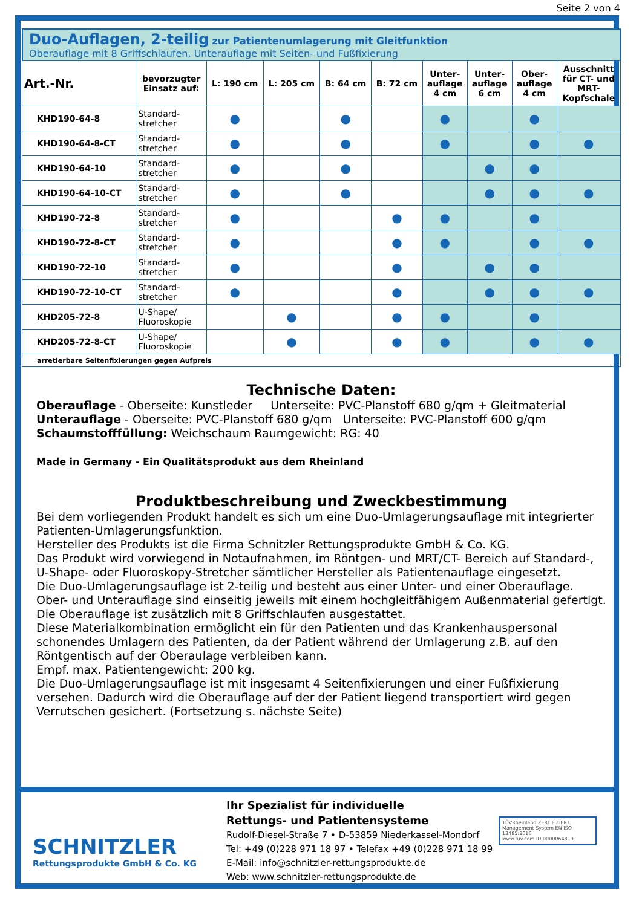Seite 2 von 4
Duo-Auflagen, 2-teilig zur Patientenumlagerung mit Gleitfunktion
Oberauflage mit 8 Griffschlaufen, Unterauflage mit Seiten- und Fußfixierung
| Art.-Nr. | bevorzugter Einsatz auf: | L: 190 cm | L: 205 cm | B: 64 cm | B: 72 cm | Unter- auflage 4 cm | Unter- auflage 6 cm | Ober- auflage 4 cm | Ausschnitt für CT- und MRT- Kopfschale |
| --- | --- | --- | --- | --- | --- | --- | --- | --- | --- |
| KHD190-64-8 | Standard- stretcher | ● | | ● | | ● | | ● | |
| KHD190-64-8-CT | Standard- stretcher | ● | | ● | | ● | | ● | ● |
| KHD190-64-10 | Standard- stretcher | ● | | ● | | | ● | ● | |
| KHD190-64-10-CT | Standard- stretcher | ● | | ● | | | ● | ● | ● |
| KHD190-72-8 | Standard- stretcher | ● | | | ● | ● | | ● | |
| KHD190-72-8-CT | Standard- stretcher | ● | | | ● | ● | | ● | ● |
| KHD190-72-10 | Standard- stretcher | ● | | | ● | | ● | ● | |
| KHD190-72-10-CT | Standard- stretcher | ● | | | ● | | ● | ● | ● |
| KHD205-72-8 | U-Shape/ Fluoroskopie | | ● | | ● | ● | | ● | |
| KHD205-72-8-CT | U-Shape/ Fluoroskopie | | ● | | ● | ● | | ● | ● |
| arretierbare Seitenfixierungen gegen Aufpreis | | | | | | | | | |
Technische Daten:
Oberauflage - Oberseite: Kunstleder Unterseite: PVC-Planstoff 680 g/qm + Gleitmaterial
Unterauflage - Oberseite: PVC-Planstoff 680 g/qm Unterseite: PVC-Planstoff 600 g/qm
Schaumstofffüllung: Weichschaum Raumgewicht: RG: 40
Made in Germany - Ein Qualitätsprodukt aus dem Rheinland
Produktbeschreibung und Zweckbestimmung
Bei dem vorliegenden Produkt handelt es sich um eine Duo-Umlagerungsauflage mit integrierter Patienten-Umlagerungsfunktion.
Hersteller des Produkts ist die Firma Schnitzler Rettungsprodukte GmbH & Co. KG.
Das Produkt wird vorwiegend in Notaufnahmen, im Röntgen- und MRT/CT- Bereich auf Standard-, U-Shape- oder Fluoroskopy-Stretcher sämtlicher Hersteller als Patientenauflage eingesetzt.
Die Duo-Umlagerungsauflage ist 2-teilig und besteht aus einer Unter- und einer Oberauflage. Ober- und Unterauflage sind einseitig jeweils mit einem hochgleitfähigem Außenmaterial gefertigt. Die Oberauflage ist zusätzlich mit 8 Griffschlaufen ausgestattet.
Diese Materialkombination ermöglicht ein für den Patienten und das Krankenhauspersonal schonendes Umlagern des Patienten, da der Patient während der Umlagerung z.B. auf den Röntgentisch auf der Oberaulage verbleiben kann.
Empf. max. Patientengewicht: 200 kg.
Die Duo-Umlagerungsauflage ist mit insgesamt 4 Seitenfixierungen und einer Fußfixierung versehen. Dadurch wird die Oberauflage auf der der Patient liegend transportiert wird gegen Verrutschen gesichert. (Fortsetzung s. nächste Seite)
SCHNITZLER
Rettungsprodukte GmbH & Co. KG
Ihr Spezialist für individuelle
Rettungs- und Patientensysteme
Rudolf-Diesel-Straße 7 • D-53859 Niederkassel-Mondorf
Tel: +49 (0)228 971 18 97 • Telefax +49 (0)228 971 18 99
E-Mail: info@schnitzler-rettungsprodukte.de
Web: www.schnitzler-rettungsprodukte.de
TÜVRheinland ZERTIFIZIERT
Management System EN ISO 13485:2016
www.tuv.com ID 0000064819